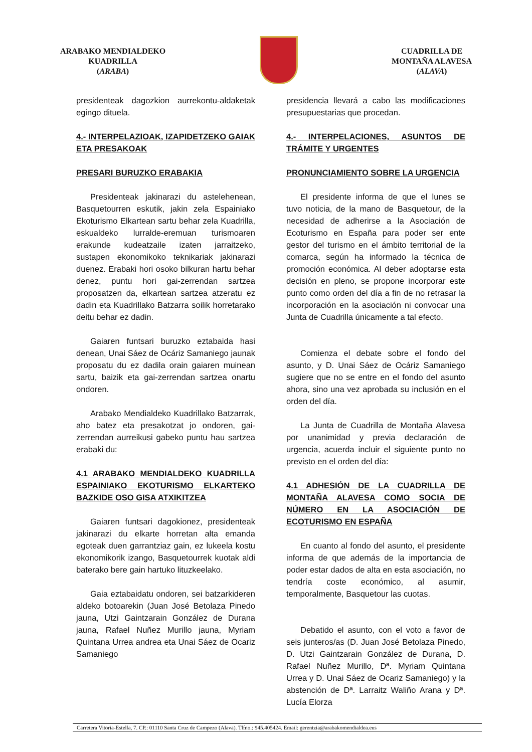ARABAKO MENDIALDEKO
KUADRILLA
(ARABA)
CUADRILLA DE
MONTAÑA ALAVESA
(ALAVA)
presidenteak dagozkion aurrekontu-aldaketak egingo dituela.
4.- INTERPELAZIOAK, IZAPIDETZEKO GAIAK ETA PRESAKOAK
PRESARI BURUZKO ERABAKIA
Presidenteak jakinarazi du astelehenean, Basquetourren eskutik, jakin zela Espainiako Ekoturismo Elkartean sartu behar zela Kuadrilla, eskualdeko lurralde-eremuan turismoaren erakunde kudeatzaile izaten jarraitzeko, sustapen ekonomikoko teknikariak jakinarazi duenez. Erabaki hori osoko bilkuran hartu behar denez, puntu hori gai-zerrendan sartzea proposatzen da, elkartean sartzea atzeratu ez dadin eta Kuadrillako Batzarra soilik horretarako deitu behar ez dadin.
Gaiaren funtsari buruzko eztabaida hasi denean, Unai Sáez de Ocáriz Samaniego jaunak proposatu du ez dadila orain gaiaren muinean sartu, baizik eta gai-zerrendan sartzea onartu ondoren.
Arabako Mendialdeko Kuadrillako Batzarrak, aho batez eta presakotzat jo ondoren, gai-zerrendan aurreikusi gabeko puntu hau sartzea erabaki du:
4.1 ARABAKO MENDIALDEKO KUADRILLA ESPAINIAKO EKOTURISMO ELKARTEKO BAZKIDE OSO GISA ATXIKITZEA
Gaiaren funtsari dagokionez, presidenteak jakinarazi du elkarte horretan alta emanda egoteak duen garrantziaz gain, ez lukeela kostu ekonomikorik izango, Basquetourrek kuotak aldi baterako bere gain hartuko lituzkeelako.
Gaia eztabaidatu ondoren, sei batzarkideren aldeko botoarekin (Juan José Betolaza Pinedo jauna, Utzi Gaintzarain González de Durana jauna, Rafael Nuñez Murillo jauna, Myriam Quintana Urrea andrea eta Unai Sáez de Ocariz Samaniego
presidencia llevará a cabo las modificaciones presupuestarias que procedan.
4.- INTERPELACIONES, ASUNTOS DE TRÁMITE Y URGENTES
PRONUNCIAMIENTO SOBRE LA URGENCIA
El presidente informa de que el lunes se tuvo noticia, de la mano de Basquetour, de la necesidad de adherirse a la Asociación de Ecoturismo en España para poder ser ente gestor del turismo en el ámbito territorial de la comarca, según ha informado la técnica de promoción económica. Al deber adoptarse esta decisión en pleno, se propone incorporar este punto como orden del día a fin de no retrasar la incorporación en la asociación ni convocar una Junta de Cuadrilla únicamente a tal efecto.
Comienza el debate sobre el fondo del asunto, y D. Unai Sáez de Ocáriz Samaniego sugiere que no se entre en el fondo del asunto ahora, sino una vez aprobada su inclusión en el orden del día.
La Junta de Cuadrilla de Montaña Alavesa por unanimidad y previa declaración de urgencia, acuerda incluir el siguiente punto no previsto en el orden del día:
4.1 ADHESIÓN DE LA CUADRILLA DE MONTAÑA ALAVESA COMO SOCIA DE NÚMERO EN LA ASOCIACIÓN DE ECOTURISMO EN ESPAÑA
En cuanto al fondo del asunto, el presidente informa de que además de la importancia de poder estar dados de alta en esta asociación, no tendría coste económico, al asumir, temporalmente, Basquetour las cuotas.
Debatido el asunto, con el voto a favor de seis junteros/as (D. Juan José Betolaza Pinedo, D. Utzi Gaintzarain González de Durana, D. Rafael Nuñez Murillo, Dª. Myriam Quintana Urrea y D. Unai Sáez de Ocariz Samaniego) y la abstención de Dª. Larraitz Waliño Arana y Dª. Lucía Elorza
Carretera Vitoria-Estella, 7. CP.: 01110 Santa Cruz de Campezo (Alava). Tlfno.: 945.405424. Email: gerentzia@arabakomendialdea.eus